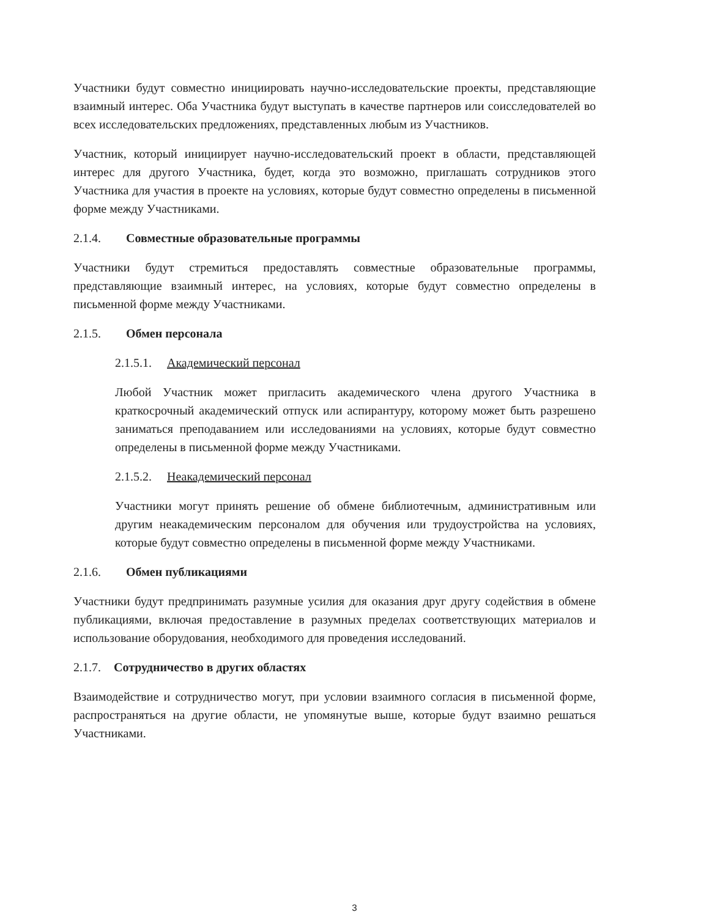Участники будут совместно инициировать научно-исследовательские проекты, представляющие взаимный интерес. Оба Участника будут выступать в качестве партнеров или соисследователей во всех исследовательских предложениях, представленных любым из Участников.
Участник, который инициирует научно-исследовательский проект в области, представляющей интерес для другого Участника, будет, когда это возможно, приглашать сотрудников этого Участника для участия в проекте на условиях, которые будут совместно определены в письменной форме между Участниками.
2.1.4. Совместные образовательные программы
Участники будут стремиться предоставлять совместные образовательные программы, представляющие взаимный интерес, на условиях, которые будут совместно определены в письменной форме между Участниками.
2.1.5. Обмен персонала
2.1.5.1. Академический персонал
Любой Участник может пригласить академического члена другого Участника в краткосрочный академический отпуск или аспирантуру, которому может быть разрешено заниматься преподаванием или исследованиями на условиях, которые будут совместно определены в письменной форме между Участниками.
2.1.5.2. Неакадемический персонал
Участники могут принять решение об обмене библиотечным, административным или другим неакадемическим персоналом для обучения или трудоустройства на условиях, которые будут совместно определены в письменной форме между Участниками.
2.1.6. Обмен публикациями
Участники будут предпринимать разумные усилия для оказания друг другу содействия в обмене публикациями, включая предоставление в разумных пределах соответствующих материалов и использование оборудования, необходимого для проведения исследований.
2.1.7. Сотрудничество в других областях
Взаимодействие и сотрудничество могут, при условии взаимного согласия в письменной форме, распространяться на другие области, не упомянутые выше, которые будут взаимно решаться Участниками.
3